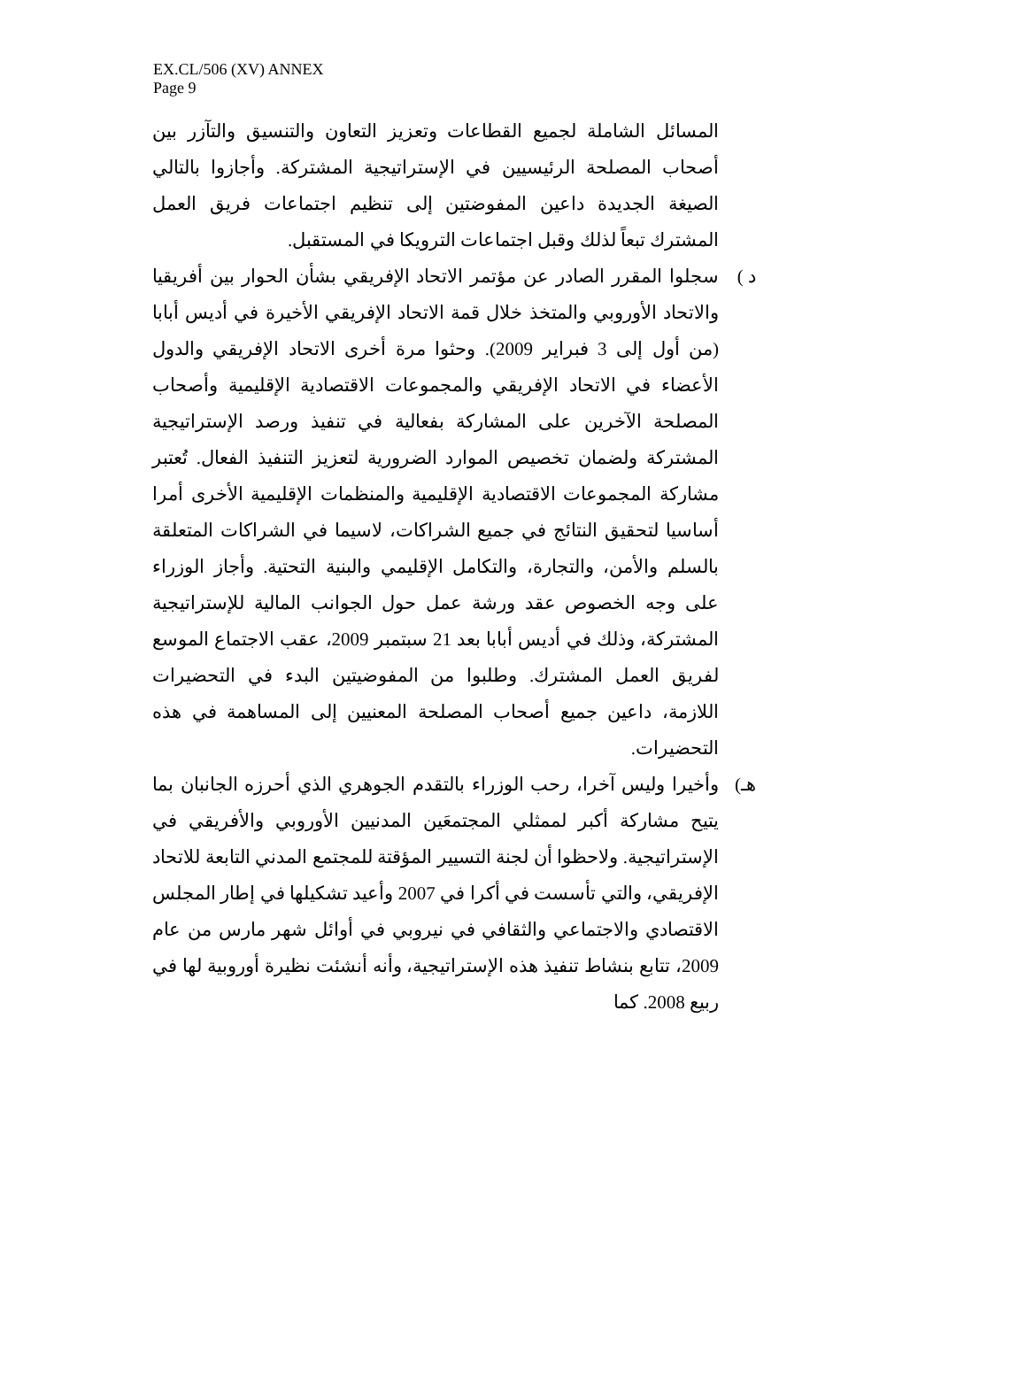EX.CL/506 (XV) ANNEX
Page 9
المسائل الشاملة لجميع القطاعات وتعزيز التعاون والتنسيق والتآزر بين أصحاب المصلحة الرئيسيين في الإستراتيجية المشتركة. وأجازوا بالتالي الصيغة الجديدة داعين المفوضتين إلى تنظيم اجتماعات فريق العمل المشترك تبعاً لذلك وقبل اجتماعات الترويكا في المستقبل.
د ) سجلوا المقرر الصادر عن مؤتمر الاتحاد الإفريقي بشأن الحوار بين أفريقيا والاتحاد الأوروبي والمتخذ خلال قمة الاتحاد الإفريقي الأخيرة في أديس أبابا (من أول إلى 3 فبراير 2009). وحثوا مرة أخرى الاتحاد الإفريقي والدول الأعضاء في الاتحاد الإفريقي والمجموعات الاقتصادية الإقليمية وأصحاب المصلحة الآخرين على المشاركة بفعالية في تنفيذ ورصد الإستراتيجية المشتركة ولضمان تخصيص الموارد الضرورية لتعزيز التنفيذ الفعال. تُعتبر مشاركة المجموعات الاقتصادية الإقليمية والمنظمات الإقليمية الأخرى أمرا أساسيا لتحقيق النتائج في جميع الشراكات، لاسيما في الشراكات المتعلقة بالسلم والأمن، والتجارة، والتكامل الإقليمي والبنية التحتية. وأجاز الوزراء على وجه الخصوص عقد ورشة عمل حول الجوانب المالية للإستراتيجية المشتركة، وذلك في أديس أبابا بعد 21 سبتمبر 2009، عقب الاجتماع الموسع لفريق العمل المشترك. وطلبوا من المفوضيتين البدء في التحضيرات اللازمة، داعين جميع أصحاب المصلحة المعنيين إلى المساهمة في هذه التحضيرات.
هـ) وأخيرا وليس آخرا، رحب الوزراء بالتقدم الجوهري الذي أحرزه الجانبان بما يتيح مشاركة أكبر لممثلي المجتمعَين المدنيين الأوروبي والأفريقي في الإستراتيجية. ولاحظوا أن لجنة التسيير المؤقتة للمجتمع المدني التابعة للاتحاد الإفريقي، والتي تأسست في أكرا في 2007 وأعيد تشكيلها في إطار المجلس الاقتصادي والاجتماعي والثقافي في نيروبي في أوائل شهر مارس من عام 2009، تتابع بنشاط تنفيذ هذه الإستراتيجية، وأنه أنشئت نظيرة أوروبية لها في ربيع 2008. كما